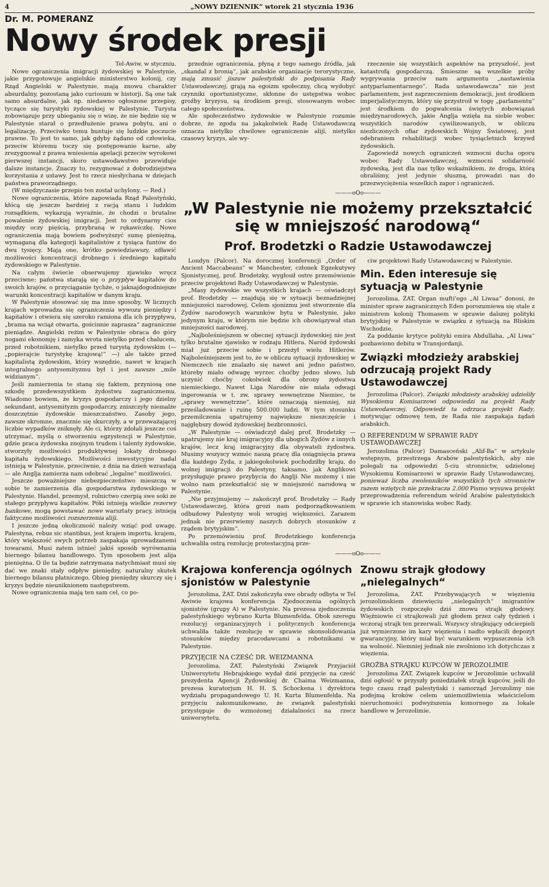4 „NOWY DZIENNIK“ wtorek 21 stycznia 1936
Dr. M. POMERANZ
Nowy środek presji
Tel-Awiw, w styczniu.
Nowe ograniczenia imigracji żydowskiej w Palestynie, jakie przygotowuje angielskie ministerstwo kolonij, czy Rząd Angielski w Palestynie, mają znowu charakter absurdalny, pozostaną jako curiosum w historji. Są one tak samo absurdalne, jak np. niedawno ogłoszone przepisy, tyczące się turystyki żydowskiej w Palestynie. Turysta zobowiązuje przy ubieganiu się o wizę, że nie będzie się w Palestynie starał o przedłużenie prawa pobytu, ani o legalizację. Przeciwko temu buntuje się ludzkie poczucie prawne. To jest to samo, jak gdyby żądano od człowieka, przeciw któremu toczy się postępowanie karne, aby zrezygnował z prawa wniesienia apelacji przeciw wyrokowi pierwszej instancji, skoro ustawodawstwo przewiduje dalsze instancje. Znaczy to, rezygnować z dobrodziejstwa korzystania z ustawy. Jest to rzecz niesłychana w dziejach państwa praworządnego.
(W międzyczasie przepis ten został uchylony. — Red.)
Nowe ograniczenia, które zapowiada Rząd Palestyński, kłócą się jeszcze bardziej z racją stanu i ludzkim rozsądkiem, wykazują wyraźnie, że chodzi o brutalne powalenie żydowskiej imigracji. Jest to ordynarny cios między oczy pięścią, przybraną w rękawiczkę. Nowe ograniczenia mają bowiem podwyższyć sumę pieniężną, wymaganą dla kategorji kapitalistów z tysiąca funtów do dwu tysięcy. Mają one, krótko powiedziawszy, zdławić możliwości koncentracji drobnego i średniego kapitału żydowskiego w Palestynie.
Na całym świecie obserwujemy zjawisko wręcz przeciwne: państwa starają się o przypływ kapitałów do swoich krajów, o przyciąganie tychże, o jaknajdogodniejsze warunki koncentracji kapitałów w danym kraju.
W Palestynie stosować się ma inne sposoby. W licznych krajach wprowadza się ograniczenia wywozu pieniędzy i kapitałów i otwiera się szeroko ramiona dla ich przypływu, „brama na wciąż otwarta, gościnnie zaprasza“ zagraniczne pieniądze. Angielski reżim w Palestynie obraca do góry nogami ekonomję i zamyka wrota nietylko przed chalucem, przed robotnikiem, nietylko przed turystą żydowskim (— „popierajcie turystykę krajową!“ —) ale także przed kapitalistą żydowskim, który wszędzie, nawet w krajach integralnego antysemityzmu był i jest zawsze „mile widzianym“.
Jeśli zamierzenia te staną się faktem, przyniosą one szkodę przedewszystkiem żydostwu zagranicznemu. Wiadomo bowiem, że kryzys gospodarczy i jego dzielny sekundant, antysemityzm gospodarczy, zniszczyły niemalże doszczętnie żydowskie mieszczaństwo. Zasoby jego, zawsze skromne, znacznie się skurczyły, a w przeważającej liczbie wypadków zniknęły. Ale ci, którzy zdołali jeszcze coś utrzymać, myślą o stworzeniu egzystencji w Palestynie, gdzie praca żydowska znojnym trudem i talenty żydowskie, stworzyły możliwości produktywnej lokaty drobnego kapitału żydowskiego. Możliwości inwestycyjne nadal istnieją w Palestynie, przeciwnie, z dnia na dzień wzrastają — ale Anglja zamierza nam odebrać „legalne“ możliwości.
Jeszcze poważniejsze niebezpieczeństwo mieszczą w sobie te zamierzenia dla gospodarstwa żydowskiego w Palestynie. Handel, przemysł, rolnictwo czerpią swe soki ze stałego przypływu kapitałów. Póki istnieją wielkie rezerwy bankowe, mogą powstawać nowe warsztaty pracy, istnieją faktyczne możliwości rozszerzenia alijï.
I jeszcze jedną okoliczność należy wziąć pod uwagę. Palestyna, rebus sic stantibus, jest krajem importu, krajem, który większość swych potrzeb zaspakaja sprowadzanemi towarami. Musi zatem istnieć jakiś sposób wyrównania biernego bilansu handlowego. Tym sposobem jest alija pieniężna. O ile ta będzie zatrzymana natychmiast musi się dać we znaki stały odpływ pieniędzy, naturalny skutek biernego bilansu płatniczego. Obieg pieniędzy skurczy się i kryzys będzie nieuniknionem następstwem.
Nowe ograniczenia mają ten sam cel, co po-
przednie ograniczenia, płyną z tego samego źródła, jak „skandal z bronią“, jak arabskie organizacje terorystyczne, mają zmusić jiszuw palestyński do podpisania Rady Ustawodawczej, grają na egoizm społeczny, chcą wydobyć czynniki oportunistyczne, skłonne do ustępstwa wobec groźby kryzysu, są środkiem presji, stosowanym wobec całego społeczeństwa.
Ale społeczeństwo żydowskie w Palestynie rozumie dobrze, że zgoda na jakąkolwiek Radę Ustawodawczą oznacza nietylko chwilowe ograniczenie alijï, nietylko czasowy kryzys, ale wy-
rzeczenie się wszystkich aspektów na przyszłość, jest katastrofą gospodarczą. Śmieszne są wszelkie próby wygrywania przeciw nam argumentu „nastawienia antyparlamentarnego“. Rada ustawodawcza“ nie jest parlamentem, jest zaprzeczeniem demokracji, jest środkiem imperjalistycznym, który się przystroił w togę „parlamentu“ jest środkiem do pogwałcenia świętych zobowiązań międzynarodowych, jakie Anglja wzięła na siebie wobec wszystkich narodów cywilizowanych, w obliczu niezliczonych ofiar żydowskich Wojny Światowej, jest odebraniem rehabilitacji wobec tysiącletnich krzywd żydowskich.
Zapowiedź nowych ograniczeń wzmocni ducha oporu wobec Rady Ustawodawczej, wzmocni solidarność żydowską, jest dla nas tylko wskaźnikiem, że droga, którą obraliśmy, jest jedynie słuszną, prowadzi nas do przezwyciężenia wszelkich zapor i ograniczeń.
———oOo———
„W Palestynie nie możemy przekształcić się w mniejszość narodową“
Prof. Brodetzki o Radzie Ustawodawczej
Londyn (Palcor). Na dorocznej konferencji „Order of Ancient Maccabeans“ w Manchester, członek Egzekutywy Sjonistycznej, prof. Brodetzky, wygłosił ostre przemówienie przeciw projektowi Rady Ustawodawczej w Palestynie.
„Masy żydowskie we wszystkich krajach — oświadczył prof. Brodetzky — znajdują się w sytuacji beznadziejnej mniejszości narodowej. Celem sjonizmu jest stworzenie dla Żydów narodowych warunków bytu w Palestynie, jako jedynym kraju, w którym nie będzie ich obowiązywał stan mniejszości narodowej.
„Najboleśniejszem w obecnej sytuacji żydowskiej nie jest tylko brutalne zjawisko w rodzaju Hitlera. Naród żydowski miał już przeciw sobie i przeżył wielu Hitlerów. Najboleśniejszem jest to, że w obliczu sytuacji żydowskiej w Niemczech nie znalazło się nawet ani jedno państwo, któreby miało odwagę wyrzec choćby jedno słowo, lub uczynić choćby cokolwiek dla obrony żydostwa niemieckiego. Nawet Liga Narodów nie miała odwagi ingerowania w t. zw. sprawy wewnętrzne Niemiec, te „sprawy wewnętrzne“, które oznaczają niemniej, niż prześladowanie i ruinę 500.000 ludzi. W tym stosunku przemilczenia upatrujemy największe nieszczęście i najgłębszy dowód żydowskiej bezbronności.
„W Palestynie — oświadczył dalej prof. Brodetzky — upatrujemy nie kraj imigracyjny dla ubogich Żydów z innych krajów, lecz kraj imigracyjny dla obywateli żydostwa. Musimy wszyscy wzmóc naszą pracę dla osiągnięcia prawa dla każdego Żyda, z jakiegokolwiek pochodziłby kraju, do wolnej imigracji do Palestyny, taksamo, jak Anglikowi przysługuje prawo przybycia do Anglji Nie możemy i nie wolno nam przekształcić się w mniejszość narodową w Palestynie.
„Nie przyjmujemy — zakończył prof. Brodetzky — Rady Ustawodawczej, która grozi nam podporządkowaniem odbudowy Palestyny woli wrogiej większości. Zarazem jednak nie przerwiemy naszych dobrych stosunków z rządem brytyjskim“.
Po przemówieniu prof. Brodetzkiego konferencja uchwaliła ostrą rezolucję protestacyjną prze-
ciw projektowi Rady Ustawodawczej w Palestynie.
Min. Eden interesuje się sytuacją w Palestynie
Jerozolima, ŻAT. Organ mufti'ego „Al Liwaa“ donosi, że minister spraw zagranicznych Eden porozumiewa się stale z ministrem kolonij Thomasem w sprawie dalszej polityki brytyjskiej w Palestynie w związku z sytuacją na Bliskim Wschodzie.
Za poddanie krytyce polityki emira Abdullaha, „Al Liwa“ pozbawiono debitu w Transjordanji.
Związki młodzieży arabskiej odrzucają projekt Rady Ustawodawczej
Jerozolima (Palcor). Związki młodzieży arabskiej udzieliły Wysokiemu Komisarzowi odpowiedzi na projekt Rady Ustawodawczej. Odpowiedź ta odrzuca projekt Rady, motywując odmowę tem, że Rada nie zaspakaja żądań arabskich.
O REFERENDUM W SPRAWIE RADY USTAWODAWCZEJ
Jerozolima (Palcor) Damasceński „Alif-Ba“ w artykule wstępnym, przestrzega Arabów palestyńskich, aby nie polegali na odpowiedzi 5-ciu stronnictw, udzielonej Wysokiemu Komisarzowi w sprawie Rady Ustawodawczej, ponieważ liczba zwolenników wszystkich tych stronnictw razem wziętych nie przekracza 2.000 Pismo wysuwa projekt przeprowadzenia referendum wśród Arabów palestyńskich w sprawie ich stanowiska wobec Rady.
———oOo———
Krajowa konferencja ogólnych sjonistów w Palestynie
Jerozolima, ŻAT. Dziś zakończyła swe obrady odbyta w Tel Awiwie krajowa konferencja Zjednoczenia ogólnych sjonistów (grupy A) w Palestynie. Na prezesa zjednoczenia palestyńskiego wybrano Kurta Blumenfelda. Obok szeregu rezolucyj organizacyjnych i politycznych konferencja uchwaliła także rezolucję w sprawie skonsolidowania stosunków między pracodawcami a robotnikami w Palestynie.
PRZYJĘCIE NA CZEŚĆ DR. WEIZMANNA
Jerozolima, ŻAT. Palestyński Związek Przyjaciół Uniwersytetu Hebrajskiego wydał dziś przyjęcie na cześć prezydenta Agencji Żydowskiej dr. Chaima Weizmanna, prezesa kuratorjum H. H. S. Schockena i dyrektora wydziału propagandowego U. H. Kurta Blumenfelda. Na przyjęciu zakomunikowano, że związek palestyński przystępuje do wzmożonej działalności na rzecz uniwersytetu.
Znowu strajk głodowy „nielegalnych“
Jerozolima, ŻAT. Przebywających w więzieniu jerozolimskiem dziewięciu „nielegalnych“ imigrantów żydowskich rozpoczęło dziś znowu strajk głodowy. Więźniowie ci strajkowali już głodem przez cały tydzień i wczoraj strajk ten przerwali. Wszyscy strajkujący odcierpieli już wymierzone im kary więzienia i nadto wpłacili depozyt gwarancyjny, który miał być warunkiem wypuszczenia ich na wolność. Niemniej jednak nie zwolniono ich dotychczas z więzienia.
GROŹBA STRAJKU KUPCÓW W JEROZOLIMIE
Jerozolima ŻAT. Związek kupców w Jerozolimie uchwalił dziś ogłosić w przyszły poniedziałek strajk kupców, jeśli do tego czasu rząd palestyński i samorząd Jerozolimy nie podejmą kroków celem uniemożliwienia właścicielom nieruchomości podwyższenia komornego za lokale handlowe w Jerozolimie.